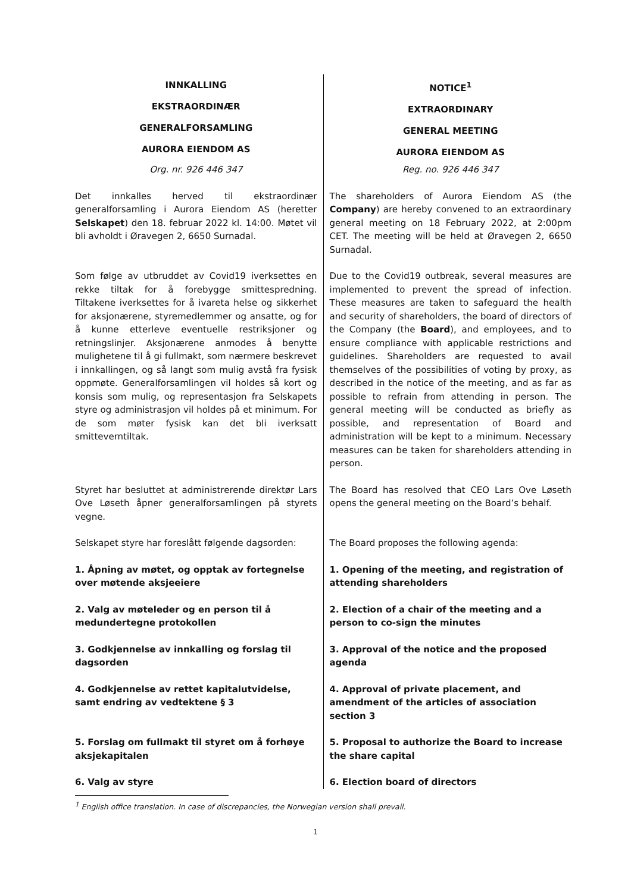| INNKALLING EKSTRAORDINÆR GENERALFORSAMLING AURORA EIENDOM AS | NOTICE<sup>1</sup> EXTRAORDINARY GENERAL MEETING AURORA EIENDOM AS |
| Org. nr. 926 446 347 | Reg. no. 926 446 347 |
| Det innkalles herved til ekstraordinær generalforsamling i Aurora Eiendom AS (heretter Selskapet ) den 18. februar 2022 kl. 14:00. Møtet vil bli avholdt i Øravegen 2, 6650 Surnadal. | The shareholders of Aurora Eiendom AS (the Company ) are hereby convened to an extraordinary general meeting on 18 February 2022, at 2:00pm CET. The meeting will be held at Øravegen 2, 6650 Surnadal. |
| Som følge av utbruddet av Covid19 iverksettes en rekke tiltak for å forebygge smittespredning. Tiltakene iverksettes for å ivareta helse og sikkerhet for aksjonærene, styremedlemmer og ansatte, og for å kunne etterleve eventuelle restriksjoner og retningslinjer. Aksjonærene anmodes å benytte mulighetene til å gi fullmakt, som nærmere beskrevet i innkallingen, og så langt som mulig avstå fra fysisk oppmøte. Generalforsamlingen vil holdes så kort og konsis som mulig, og representasjon fra Selskapets styre og administrasjon vil holdes på et minimum. For de som møter fysisk kan det bli iverksatt smitteverntiltak. | Due to the Covid19 outbreak, several measures are implemented to prevent the spread of infection. These measures are taken to safeguard the health and security of shareholders, the board of directors of the Company (the Board ), and employees, and to ensure compliance with applicable restrictions and guidelines. Shareholders are requested to avail themselves of the possibilities of voting by proxy, as described in the notice of the meeting, and as far as possible to refrain from attending in person. The general meeting will be conducted as briefly as possible, and representation of Board and administration will be kept to a minimum. Necessary measures can be taken for shareholders attending in person. |
| Styret har besluttet at administrerende direktør Lars Ove Løseth åpner generalforsamlingen på styrets vegne. | The Board has resolved that CEO Lars Ove Løseth opens the general meeting on the Board’s behalf. |
| Selskapet styre har foreslått følgende dagsorden: | The Board proposes the following agenda: |
| 1. Åpning av møtet, og opptak av fortegnelse over møtende aksjeeiere | 1. Opening of the meeting, and registration of attending shareholders |
| 2. Valg av møteleder og en person til å medundertegne protokollen | 2. Election of a chair of the meeting and a person to co-sign the minutes |
| 3. Godkjennelse av innkalling og forslag til dagsorden | 3. Approval of the notice and the proposed agenda |
| 4. Godkjennelse av rettet kapitalutvidelse, samt endring av vedtektene § 3 | 4. Approval of private placement, and amendment of the articles of association section 3 |
| 5. Forslag om fullmakt til styret om å forhøye aksjekapitalen | 5. Proposal to authorize the Board to increase the share capital |
| 6. Valg av styre | 6. Election board of directors |
<sup>1</sup> English office translation. In case of discrepancies, the Norwegian version shall prevail.
1